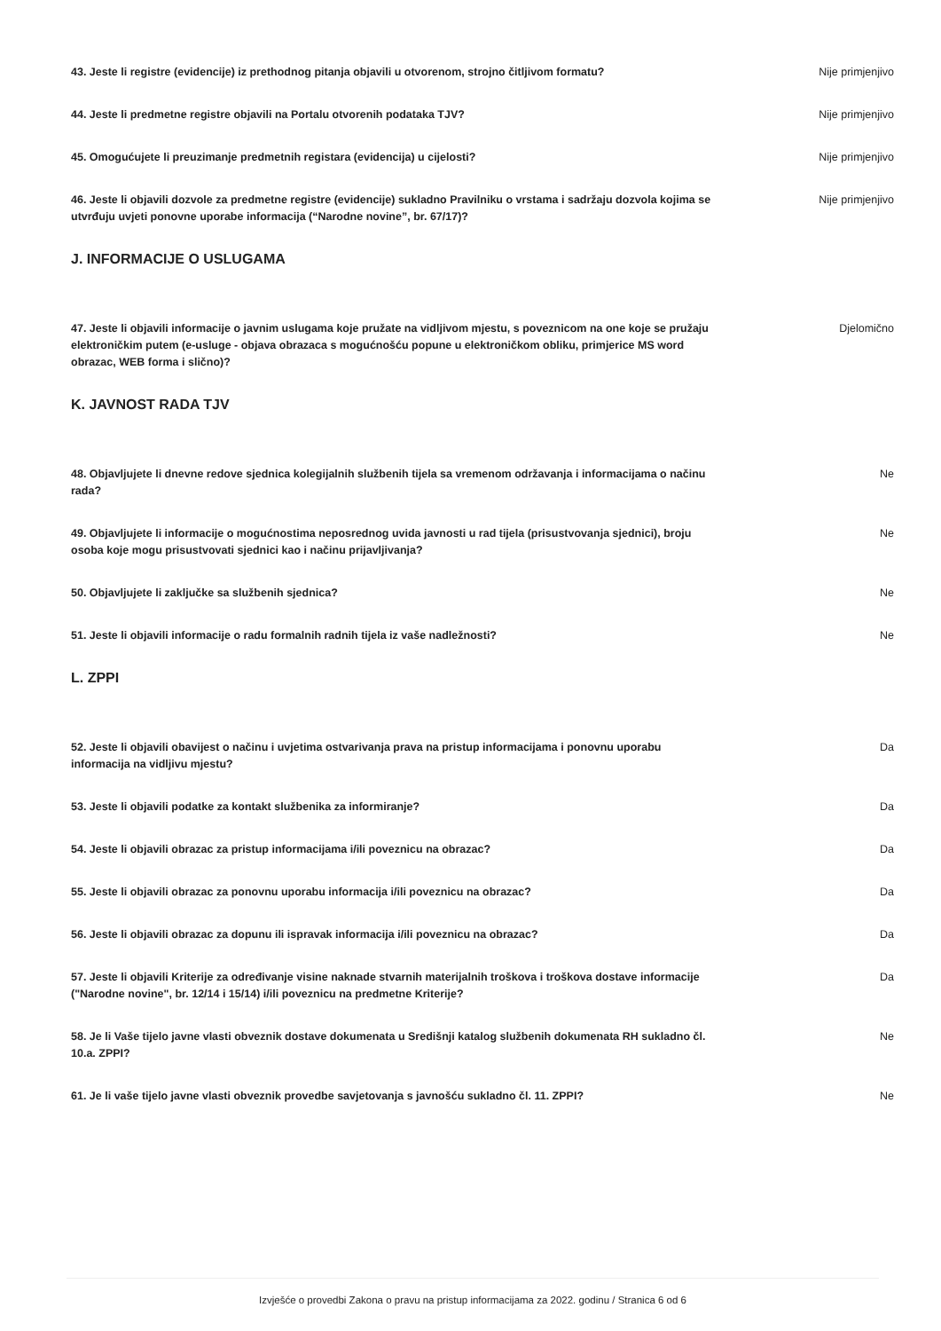43. Jeste li registre (evidencije) iz prethodnog pitanja objavili u otvorenom, strojno čitljivom formatu?
Nije primjenjivo
44. Jeste li predmetne registre objavili na Portalu otvorenih podataka TJV? Nije primjenjivo
45. Omogućujete li preuzimanje predmetnih registara (evidencija) u cijelosti? Nije primjenjivo
46. Jeste li objavili dozvole za predmetne registre (evidencije) sukladno Pravilniku o vrstama i sadržaju dozvola kojima se utvrđuju uvjeti ponovne uporabe informacija (“Narodne novine”, br. 67/17)?
Nije primjenjivo
J. INFORMACIJE O USLUGAMA
47. Jeste li objavili informacije o javnim uslugama koje pružate na vidljivom mjestu, s poveznicom na one koje se pružaju elektroničkim putem (e-usluge - objava obrazaca s mogućnošću popune u elektroničkom obliku, primjerice MS word obrazac, WEB forma i slično)?
Djelomično
K. JAVNOST RADA TJV
48. Objavljujete li dnevne redove sjednica kolegijalnih službenih tijela sa vremenom održavanja i informacijama o načinu rada?
Ne
49. Objavljujete li informacije o mogućnostima neposrednog uvida javnosti u rad tijela (prisustvovanja sjednici), broju osoba koje mogu prisustvovati sjednici kao i načinu prijavljivanja?
Ne
50. Objavljujete li zaključke sa službenih sjednica? Ne
51. Jeste li objavili informacije o radu formalnih radnih tijela iz vaše nadležnosti? Ne
L. ZPPI
52. Jeste li objavili obavijest o načinu i uvjetima ostvarivanja prava na pristup informacijama i ponovnu uporabu informacija na vidljivu mjestu?
Da
53. Jeste li objavili podatke za kontakt službenika za informiranje? Da
54. Jeste li objavili obrazac za pristup informacijama i/ili poveznicu na obrazac? Da
55. Jeste li objavili obrazac za ponovnu uporabu informacija i/ili poveznicu na obrazac? Da
56. Jeste li objavili obrazac za dopunu ili ispravak informacija i/ili poveznicu na obrazac? Da
57. Jeste li objavili Kriterije za određivanje visine naknade stvarnih materijalnih troškova i troškova dostave informacije ("Narodne novine", br. 12/14 i 15/14) i/ili poveznicu na predmetne Kriterije?
Da
58. Je li Vaše tijelo javne vlasti obveznik dostave dokumenata u Središnji katalog službenih dokumenata RH sukladno čl. 10.a. ZPPI?
Ne
61. Je li vaše tijelo javne vlasti obveznik provedbe savjetovanja s javnošću sukladno čl. 11. ZPPI? Ne
Izvješće o provedbi Zakona o pravu na pristup informacijama za 2022. godinu / Stranica 6 od 6